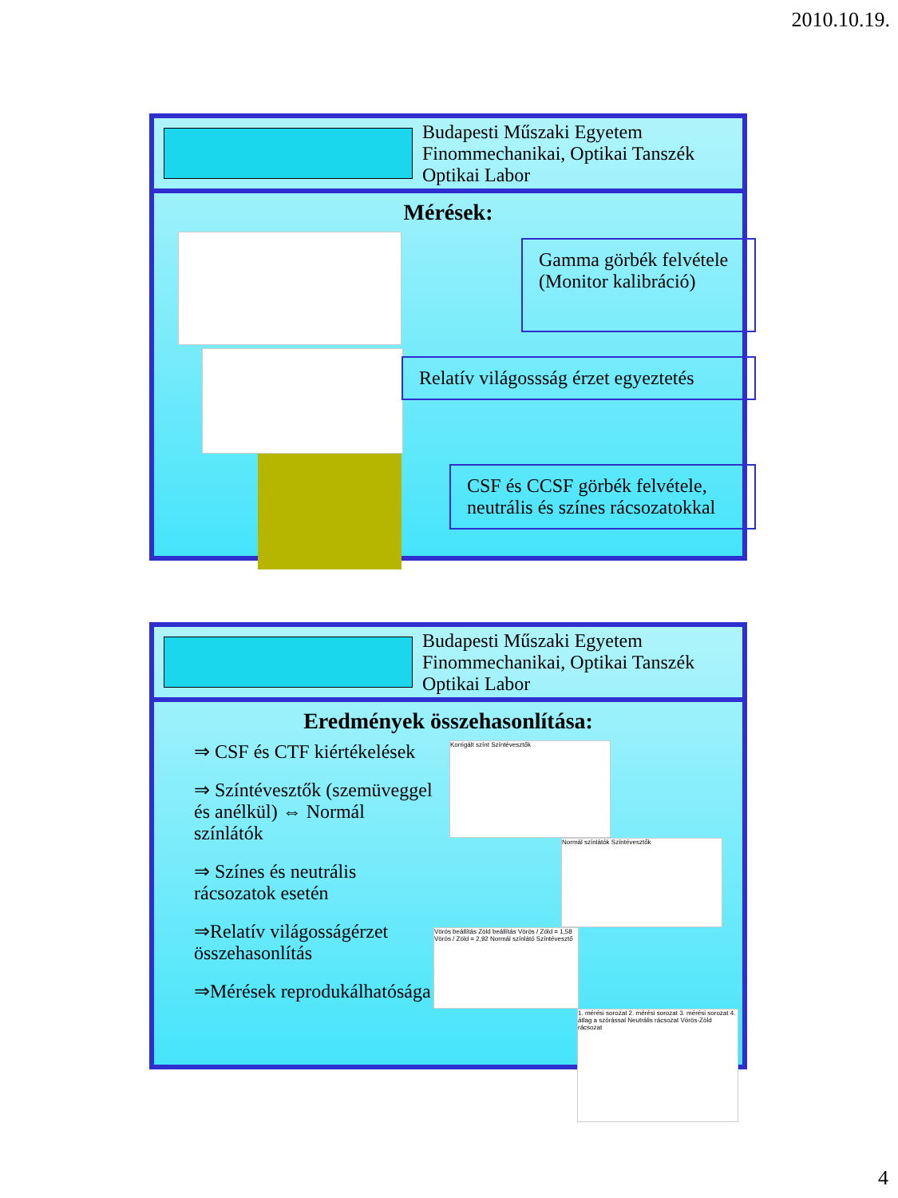2010.10.19.
Budapesti Műszaki Egyetem
Finommechanikai, Optikai Tanszék
Optikai Labor
Mérések:
Gamma görbék felvétele (Monitor kalibráció)
Relatív világossság érzet egyeztetés
CSF és CCSF görbék felvétele, neutrális és színes rácsozatokkal
Budapesti Műszaki Egyetem
Finommechanikai, Optikai Tanszék
Optikai Labor
Eredmények összehasonlítása:
⇒ CSF és CTF kiértékelések
⇒ Színtévesztők (szemüveggel és anélkül) ⇔ Normál színlátók
⇒ Színes és neutrális rácsozatok esetén
⇒Relatív világosságérzet összehasonlítás
⇒Mérések reprodukálhatósága
Korrigált színt Színtévesztők
Normál színlátók Színtévesztők
Vörös beállítás Zöld beállítás Vörös / Zöld = 1,58 Vörös / Zöld = 2,92 Normál színlátó Színtévesztő
1. mérési sorozat 2. mérési sorozat 3. mérési sorozat 4. átlag a szórással Neutrális rácsozat Vörös-Zöld rácsozat
4